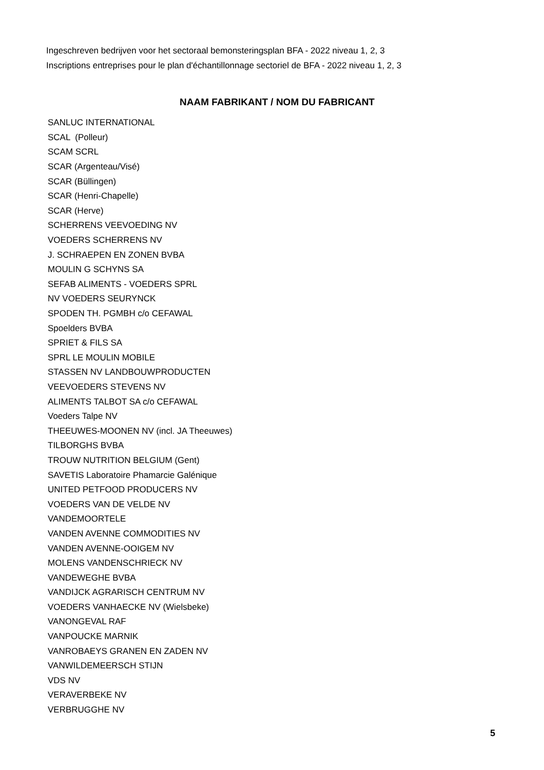Ingeschreven bedrijven voor het sectoraal bemonsteringsplan BFA - 2022 niveau 1, 2, 3
Inscriptions entreprises pour le plan d'échantillonnage sectoriel de BFA - 2022 niveau 1, 2, 3
NAAM FABRIKANT / NOM DU FABRICANT
| SANLUC INTERNATIONAL |
| SCAL (Polleur) |
| SCAM SCRL |
| SCAR (Argenteau/Visé) |
| SCAR (Büllingen) |
| SCAR (Henri-Chapelle) |
| SCAR (Herve) |
| SCHERRENS VEEVOEDING NV |
| VOEDERS SCHERRENS NV |
| J. SCHRAEPEN EN ZONEN BVBA |
| MOULIN G SCHYNS SA |
| SEFAB ALIMENTS - VOEDERS SPRL |
| NV VOEDERS SEURYNCK |
| SPODEN TH. PGMBH c/o CEFAWAL |
| Spoelders BVBA |
| SPRIET & FILS SA |
| SPRL LE MOULIN MOBILE |
| STASSEN NV LANDBOUWPRODUCTEN |
| VEEVOEDERS STEVENS NV |
| ALIMENTS TALBOT SA c/o CEFAWAL |
| Voeders Talpe NV |
| THEEUWES-MOONEN NV (incl. JA Theeuwes) |
| TILBORGHS BVBA |
| TROUW NUTRITION BELGIUM (Gent) |
| SAVETIS Laboratoire Phamarcie Galénique |
| UNITED PETFOOD PRODUCERS NV |
| VOEDERS VAN DE VELDE NV |
| VANDEMOORTELE |
| VANDEN AVENNE COMMODITIES NV |
| VANDEN AVENNE-OOIGEM NV |
| MOLENS VANDENSCHRIECK NV |
| VANDEWEGHE BVBA |
| VANDIJCK AGRARISCH CENTRUM NV |
| VOEDERS VANHAECKE NV (Wielsbeke) |
| VANONGEVAL RAF |
| VANPOUCKE MARNIK |
| VANROBAEYS GRANEN EN ZADEN NV |
| VANWILDEMEERSCH STIJN |
| VDS NV |
| VERAVERBEKE NV |
| VERBRUGGHE NV |
5